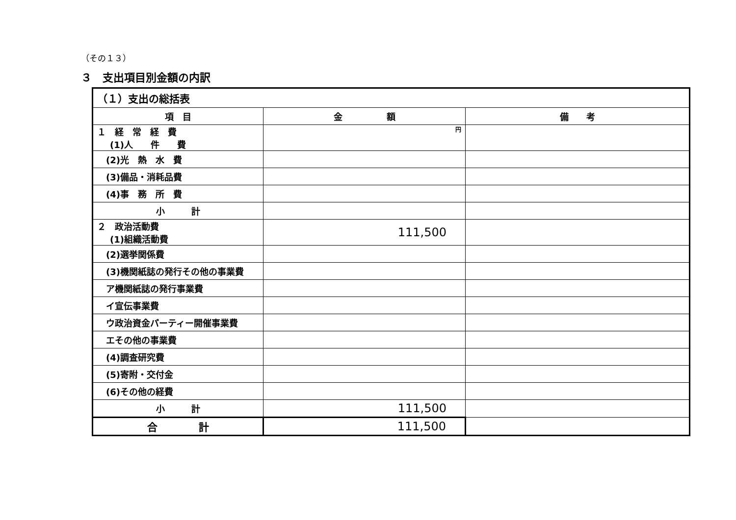（その１３）
３　支出項目別金額の内訳
| （１）支出の総括表 | | |
| 項 目 | 金 額 | 備 考 |
| １ 経 常 経 費 (1)人 件 費 | 円 | |
| (2)光 熱 水 費 | | |
| (3)備品・消耗品費 | | |
| (4)事 務 所 費 | | |
| 小 計 | | |
| ２ 政治活動費 (1)組織活動費 | 111,500 | |
| (2)選挙関係費 | | |
| (3)機関紙誌の発行その他の事業費 | | |
| ア機関紙誌の発行事業費 | | |
| イ宣伝事業費 | | |
| ウ政治資金パーティー開催事業費 | | |
| エその他の事業費 | | |
| (4)調査研究費 | | |
| (5)寄附・交付金 | | |
| (6)その他の経費 | | |
| 小 計 | 111,500 | |
| 合 計 | 111,500 | |